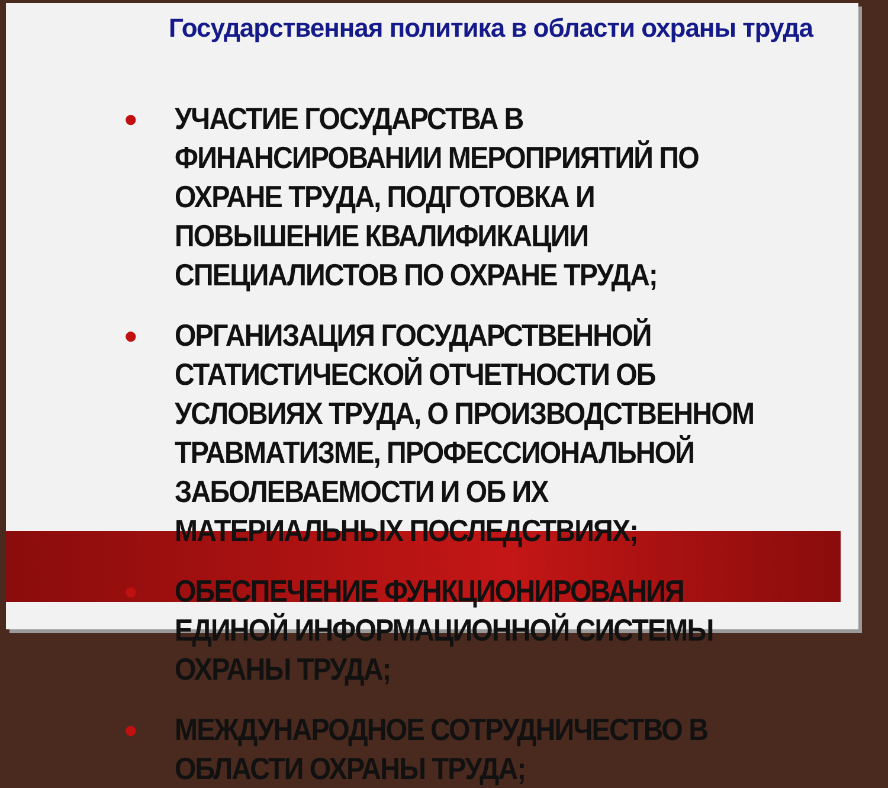Государственная политика в области охраны труда
●
УЧАСТИЕ ГОСУДАРСТВА В ФИНАНСИРОВАНИИ МЕРОПРИЯТИЙ ПО ОХРАНЕ ТРУДА, ПОДГОТОВКА И ПОВЫШЕНИЕ КВАЛИФИКАЦИИ СПЕЦИАЛИСТОВ ПО ОХРАНЕ ТРУДА;
●
ОРГАНИЗАЦИЯ ГОСУДАРСТВЕННОЙ СТАТИСТИЧЕСКОЙ ОТЧЕТНОСТИ ОБ УСЛОВИЯХ ТРУДА, О ПРОИЗВОДСТВЕННОМ ТРАВМАТИЗМЕ, ПРОФЕССИОНАЛЬНОЙ ЗАБОЛЕВАЕМОСТИ И ОБ ИХ МАТЕРИАЛЬНЫХ ПОСЛЕДСТВИЯХ;
●
ОБЕСПЕЧЕНИЕ ФУНКЦИОНИРОВАНИЯ ЕДИНОЙ ИНФОРМАЦИОННОЙ СИСТЕМЫ ОХРАНЫ ТРУДА;
●
МЕЖДУНАРОДНОЕ СОТРУДНИЧЕСТВО В ОБЛАСТИ ОХРАНЫ ТРУДА;